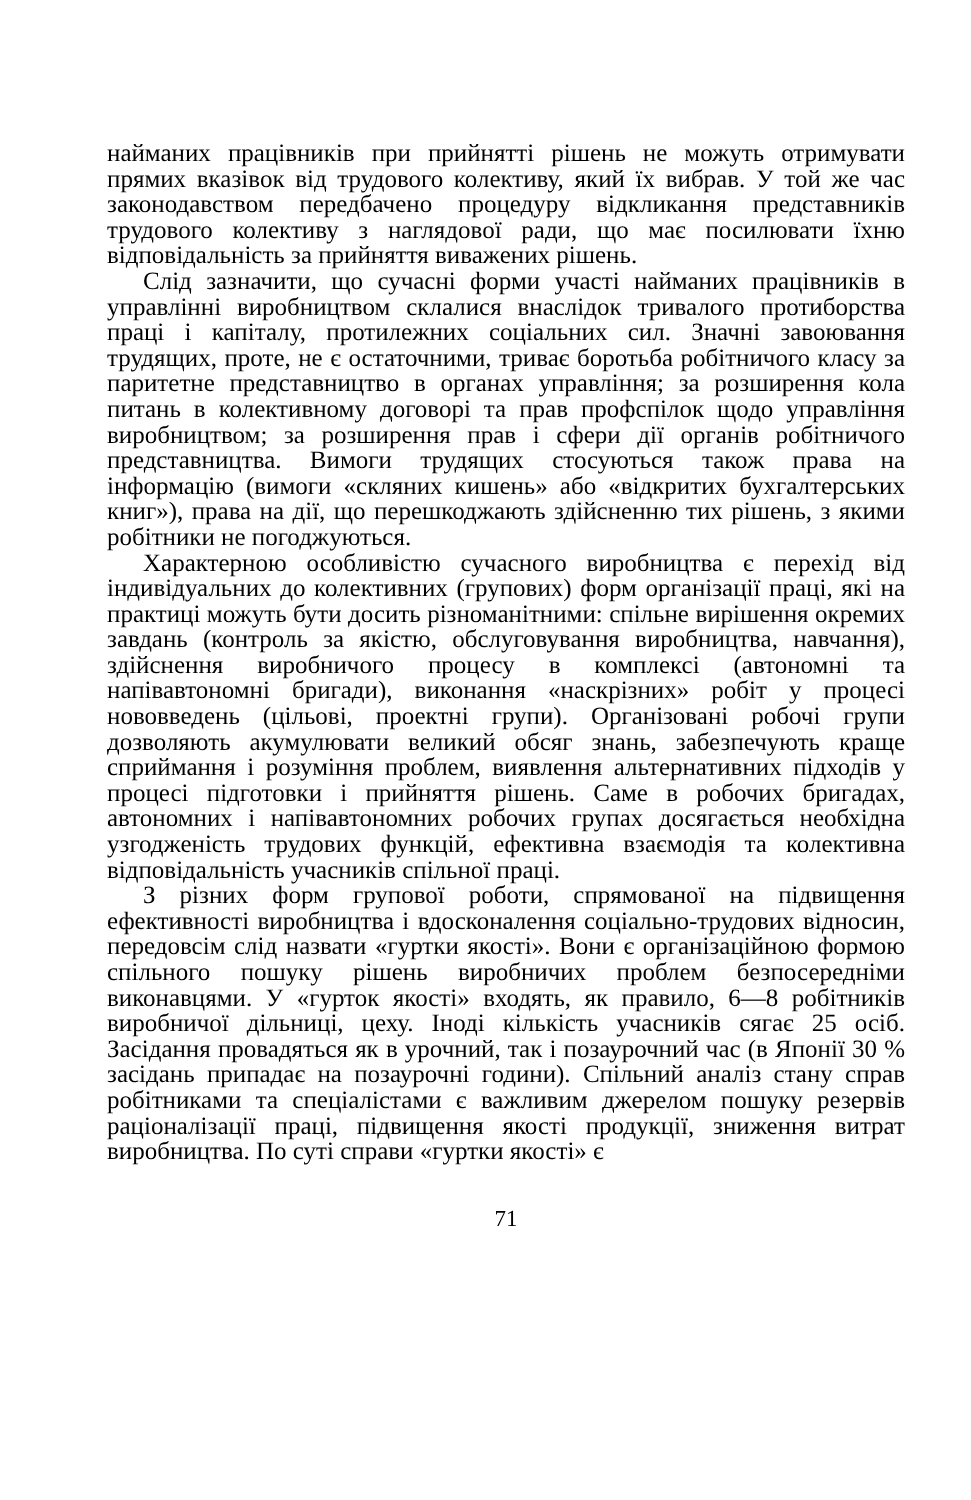найманих працівників при прийнятті рішень не можуть отримувати прямих вказівок від трудового колективу, який їх вибрав. У той же час законодавством передбачено процедуру відкликання представників трудового колективу з наглядової ради, що має посилювати їхню відповідальність за прийняття виважених рішень.
Слід зазначити, що сучасні форми участі найманих працівників в управлінні виробництвом склалися внаслідок тривалого протиборства праці і капіталу, протилежних соціальних сил. Значні завоювання трудящих, проте, не є остаточними, триває боротьба робітничого класу за паритетне представництво в органах управління; за розширення кола питань в колективному договорі та прав профспілок щодо управління виробництвом; за розширення прав і сфери дії органів робітничого представництва. Вимоги трудящих стосуються також права на інформацію (вимоги «скляних кишень» або «відкритих бухгалтерських книг»), права на дії, що перешкоджають здійсненню тих рішень, з якими робітники не погоджуються.
Характерною особливістю сучасного виробництва є перехід від індивідуальних до колективних (групових) форм організації праці, які на практиці можуть бути досить різноманітними: спільне вирішення окремих завдань (контроль за якістю, обслуговування виробництва, навчання), здійснення виробничого процесу в комплексі (автономні та напівавтономні бригади), виконання «наскрізних» робіт у процесі нововведень (цільові, проектні групи). Організовані робочі групи дозволяють акумулювати великий обсяг знань, забезпечують краще сприймання і розуміння проблем, виявлення альтернативних підходів у процесі підготовки і прийняття рішень. Саме в робочих бригадах, автономних і напівавтономних робочих групах досягається необхідна узгодженість трудових функцій, ефективна взаємодія та колективна відповідальність учасників спільної праці.
З різних форм групової роботи, спрямованої на підвищення ефективності виробництва і вдосконалення соціально-трудових відносин, передовсім слід назвати «гуртки якості». Вони є організаційною формою спільного пошуку рішень виробничих проблем безпосередніми виконавцями. У «гурток якості» входять, як правило, 6—8 робітників виробничої дільниці, цеху. Іноді кількість учасників сягає 25 осіб. Засідання провадяться як в урочний, так і позаурочний час (в Японії 30 % засідань припадає на позаурочні години). Спільний аналіз стану справ робітниками та спеціалістами є важливим джерелом пошуку резервів раціоналізації праці, підвищення якості продукції, зниження витрат виробництва. По суті справи «гуртки якості» є
71